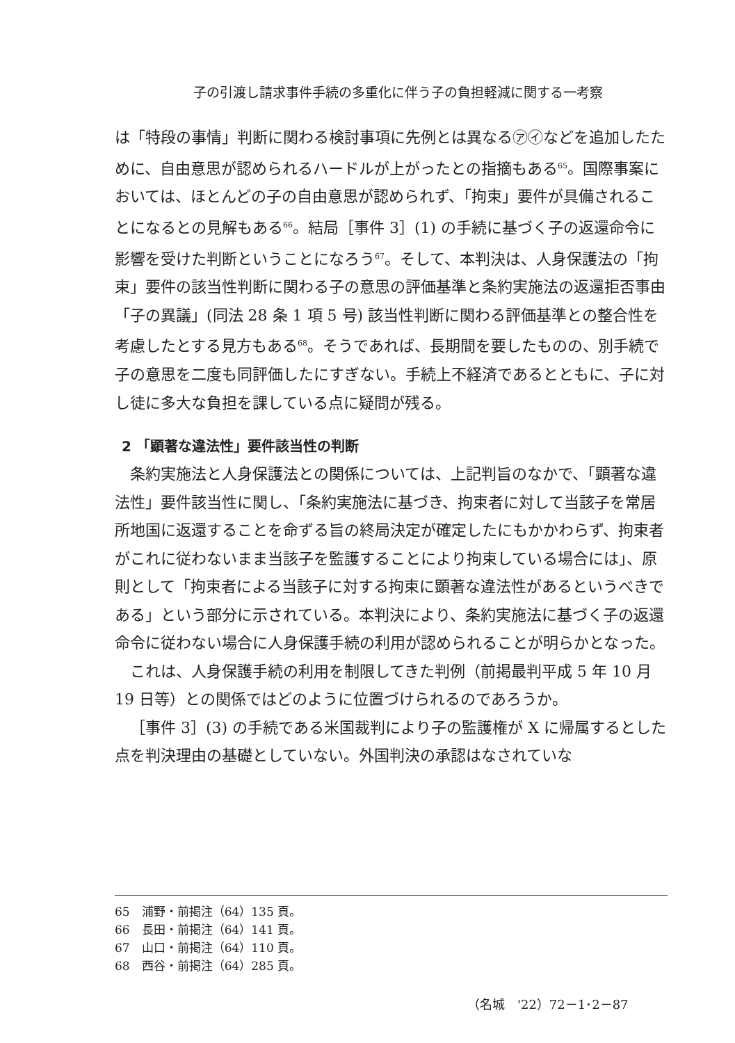子の引渡し請求事件手続の多重化に伴う子の負担軽減に関する一考察
は「特段の事情」判断に関わる検討事項に先例とは異なる㋐㋑などを追加したために、自由意思が認められるハードルが上がったとの指摘もある<sup>65</sup>。国際事案においては、ほとんどの子の自由意思が認められず、「拘束」要件が具備されることになるとの見解もある<sup>66</sup>。結局［事件 3］(1) の手続に基づく子の返還命令に影響を受けた判断ということになろう<sup>67</sup>。そして、本判決は、人身保護法の「拘束」要件の該当性判断に関わる子の意思の評価基準と条約実施法の返還拒否事由「子の異議」(同法 28 条 1 項 5 号) 該当性判断に関わる評価基準との整合性を考慮したとする見方もある<sup>68</sup>。そうであれば、長期間を要したものの、別手続で子の意思を二度も同評価したにすぎない。手続上不経済であるとともに、子に対し徒に多大な負担を課している点に疑問が残る。
2 「顕著な違法性」要件該当性の判断
条約実施法と人身保護法との関係については、上記判旨のなかで、「顕著な違法性」要件該当性に関し、「条約実施法に基づき、拘束者に対して当該子を常居所地国に返還することを命ずる旨の終局決定が確定したにもかかわらず、拘束者がこれに従わないまま当該子を監護することにより拘束している場合には」、原則として「拘束者による当該子に対する拘束に顕著な違法性があるというべきである」という部分に示されている。本判決により、条約実施法に基づく子の返還命令に従わない場合に人身保護手続の利用が認められることが明らかとなった。
これは、人身保護手続の利用を制限してきた判例（前掲最判平成 5 年 10 月 19 日等）との関係ではどのように位置づけられるのであろうか。
［事件 3］(3) の手続である米国裁判により子の監護権が X に帰属するとした点を判決理由の基礎としていない。外国判決の承認はなされていな
65　浦野・前掲注（64）135 頁。
66　長田・前掲注（64）141 頁。
67　山口・前掲注（64）110 頁。
68　西谷・前掲注（64）285 頁。
（名城　'22）72－1･2－87